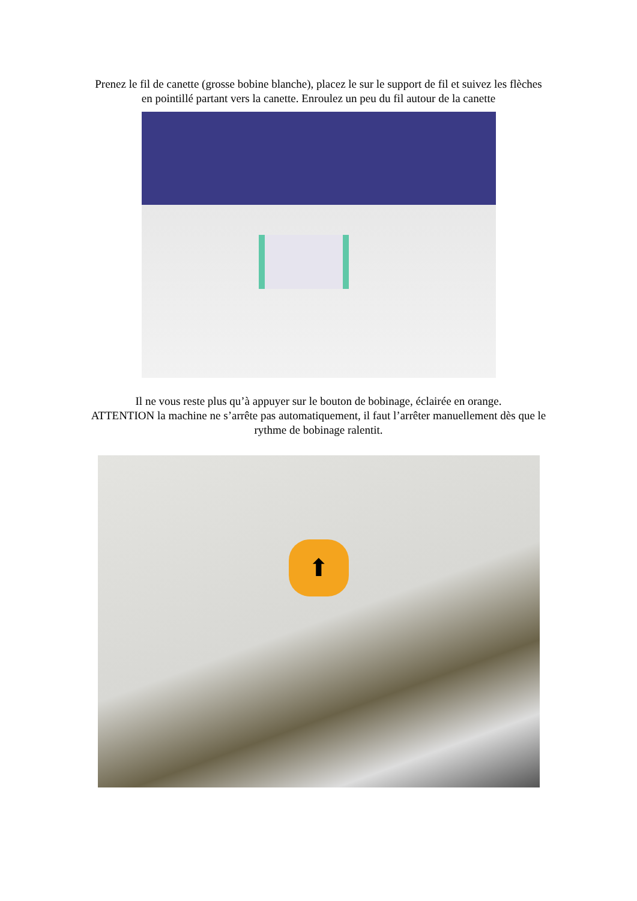Prenez le fil de canette (grosse bobine blanche), placez le sur le support de fil et suivez les flèches
en pointillé partant vers la canette. Enroulez un peu du fil autour de la canette
Il ne vous reste plus qu’à appuyer sur le bouton de bobinage, éclairée en orange.
ATTENTION la machine ne s’arrête pas automatiquement, il faut l’arrêter manuellement dès que le
rythme de bobinage ralentit.
⬆